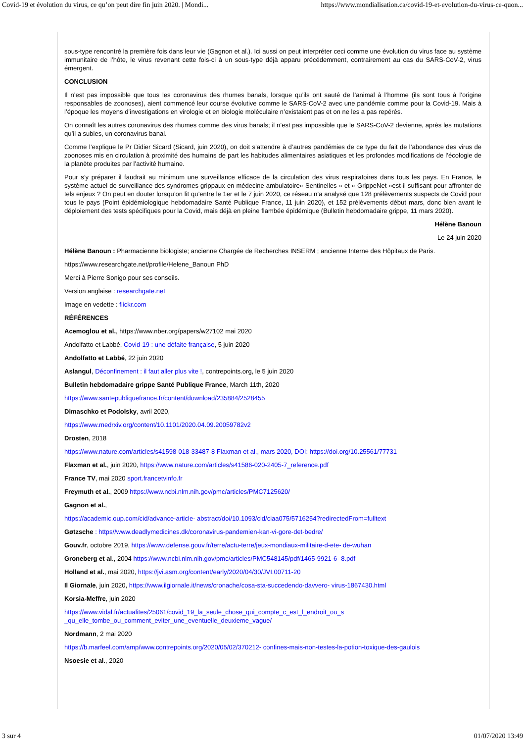Covid-19 et évolution du virus, ce qu’on peut dire fin juin 2020. | Mondi... https://www.mondialisation.ca/covid-19-et-evolution-du-virus-ce-quon...
sous-type rencontré la première fois dans leur vie (Gagnon et al.). Ici aussi on peut interpréter ceci comme une évolution du virus face au système immunitaire de l’hôte, le virus revenant cette fois-ci à un sous-type déjà apparu précédemment, contrairement au cas du SARS-CoV-2, virus émergent.
CONCLUSION
Il n’est pas impossible que tous les coronavirus des rhumes banals, lorsque qu’ils ont sauté de l’animal à l’homme (ils sont tous à l’origine responsables de zoonoses), aient commencé leur course évolutive comme le SARS-CoV-2 avec une pandémie comme pour la Covid-19. Mais à l’époque les moyens d’investigations en virologie et en biologie moléculaire n’existaient pas et on ne les a pas repérés.
On connaît les autres coronavirus des rhumes comme des virus banals; il n’est pas impossible que le SARS-CoV-2 devienne, après les mutations qu’il a subies, un coronavirus banal.
Comme l’explique le Pr Didier Sicard (Sicard, juin 2020), on doit s’attendre à d’autres pandémies de ce type du fait de l’abondance des virus de zoonoses mis en circulation à proximité des humains de part les habitudes alimentaires asiatiques et les profondes modifications de l’écologie de la planète produites par l’activité humaine.
Pour s’y préparer il faudrait au minimum une surveillance efficace de la circulation des virus respiratoires dans tous les pays. En France, le système actuel de surveillance des syndromes grippaux en médecine ambulatoire« Sentinelles » et « GrippeNet »est-il suffisant pour affronter de tels enjeux ? On peut en douter lorsqu’on lit qu’entre le 1er et le 7 juin 2020, ce réseau n’a analysé que 128 prélèvements suspects de Covid pour tous le pays (Point épidémiologique hebdomadaire Santé Publique France, 11 juin 2020), et 152 prélèvements début mars, donc bien avant le déploiement des tests spécifiques pour la Covid, mais déjà en pleine flambée épidémique (Bulletin hebdomadaire grippe, 11 mars 2020).
Hélène Banoun
Le 24 juin 2020
Hélène Banoun : Pharmacienne biologiste; ancienne Chargée de Recherches INSERM ; ancienne Interne des Hôpitaux de Paris.
https://www.researchgate.net/profile/Helene_Banoun PhD
Merci à Pierre Sonigo pour ses conseils.
Version anglaise : researchgate.net
Image en vedette : flickr.com
RÉFÉRENCES
Acemoglou et al., https://www.nber.org/papers/w27102 mai 2020
Andolfatto et Labbé, Covid-19 : une défaite française, 5 juin 2020
Andolfatto et Labbé, 22 juin 2020
Aslangul, Déconfinement : il faut aller plus vite !, contrepoints.org, le 5 juin 2020
Bulletin hebdomadaire grippe Santé Publique France, March 11th, 2020
https://www.santepubliquefrance.fr/content/download/235884/2528455
Dimaschko et Podolsky, avril 2020,
https://www.medrxiv.org/content/10.1101/2020.04.09.20059782v2
Drosten, 2018
https://www.nature.com/articles/s41598-018-33487-8 Flaxman et al., mars 2020, DOI: https://doi.org/10.25561/77731
Flaxman et al., juin 2020, https://www.nature.com/articles/s41586-020-2405-7_reference.pdf
France TV, mai 2020 sport.francetvinfo.fr
Freymuth et al., 2009 https://www.ncbi.nlm.nih.gov/pmc/articles/PMC7125620/
Gagnon et al.,
https://academic.oup.com/cid/advance-article- abstract/doi/10.1093/cid/ciaa075/5716254?redirectedFrom=fulltext
Gøtzsche : https//www.deadlymedicines.dk/coronavirus-pandemien-kan-vi-gore-det-bedre/
Gouv.fr, octobre 2019, https://www.defense.gouv.fr/terre/actu-terre/jeux-mondiaux-militaire-d-ete- de-wuhan
Groneberg et al., 2004 https://www.ncbi.nlm.nih.gov/pmc/articles/PMC548145/pdf/1465-9921-6- 8.pdf
Holland et al., mai 2020, https://jvi.asm.org/content/early/2020/04/30/JVI.00711-20
Il Giornale, juin 2020, https://www.ilgiornale.it/news/cronache/cosa-sta-succedendo-davvero- virus-1867430.html
Korsia-Meffre, juin 2020
https://www.vidal.fr/actualites/25061/covid_19_la_seule_chose_qui_compte_c_est_l_endroit_ou_s
_qu_elle_tombe_ou_comment_eviter_une_eventuelle_deuxieme_vague/
Nordmann, 2 mai 2020
https://b.marfeel.com/amp/www.contrepoints.org/2020/05/02/370212- confines-mais-non-testes-la-potion-toxique-des-gaulois
Nsoesie et al., 2020
3 sur 4 01/07/2020 13:49